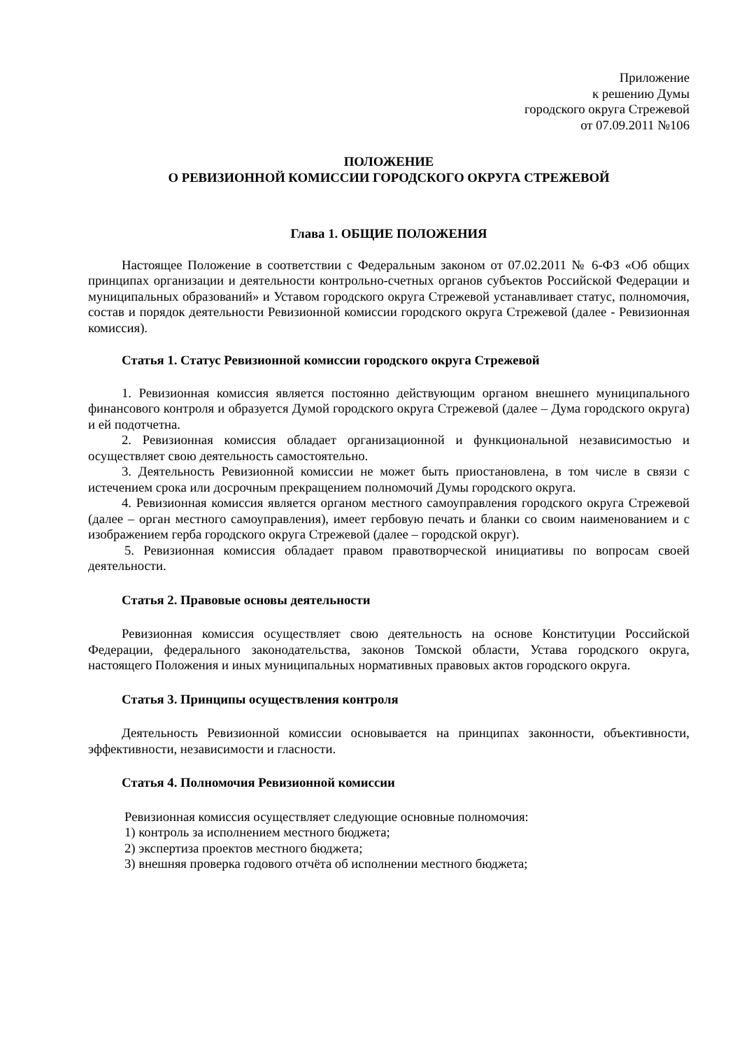Приложение
к решению Думы
городского округа Стрежевой
от 07.09.2011 №106
ПОЛОЖЕНИЕ
О РЕВИЗИОННОЙ КОМИССИИ ГОРОДСКОГО ОКРУГА СТРЕЖЕВОЙ
Глава 1. ОБЩИЕ ПОЛОЖЕНИЯ
Настоящее Положение в соответствии с Федеральным законом от 07.02.2011 № 6-ФЗ «Об общих принципах организации и деятельности контрольно-счетных органов субъектов Российской Федерации и муниципальных образований» и Уставом городского округа Стрежевой устанавливает статус, полномочия, состав и порядок деятельности Ревизионной комиссии городского округа Стрежевой (далее - Ревизионная комиссия).
Статья 1. Статус Ревизионной комиссии городского округа Стрежевой
1. Ревизионная комиссия является постоянно действующим органом внешнего муниципального финансового контроля и образуется Думой городского округа Стрежевой (далее – Дума городского округа) и ей подотчетна.
2. Ревизионная комиссия обладает организационной и функциональной независимостью и осуществляет свою деятельность самостоятельно.
3. Деятельность Ревизионной комиссии не может быть приостановлена, в том числе в связи с истечением срока или досрочным прекращением полномочий Думы городского округа.
4. Ревизионная комиссия является органом местного самоуправления городского округа Стрежевой (далее – орган местного самоуправления), имеет гербовую печать и бланки со своим наименованием и с изображением герба городского округа Стрежевой (далее – городской округ).
5. Ревизионная комиссия обладает правом правотворческой инициативы по вопросам своей деятельности.
Статья 2. Правовые основы деятельности
Ревизионная комиссия осуществляет свою деятельность на основе Конституции Российской Федерации, федерального законодательства, законов Томской области, Устава городского округа, настоящего Положения и иных муниципальных нормативных правовых актов городского округа.
Статья 3. Принципы осуществления контроля
Деятельность Ревизионной комиссии основывается на принципах законности, объективности, эффективности, независимости и гласности.
Статья 4. Полномочия Ревизионной комиссии
Ревизионная комиссия осуществляет следующие основные полномочия:
1) контроль за исполнением местного бюджета;
2) экспертиза проектов местного бюджета;
3) внешняя проверка годового отчёта об исполнении местного бюджета;